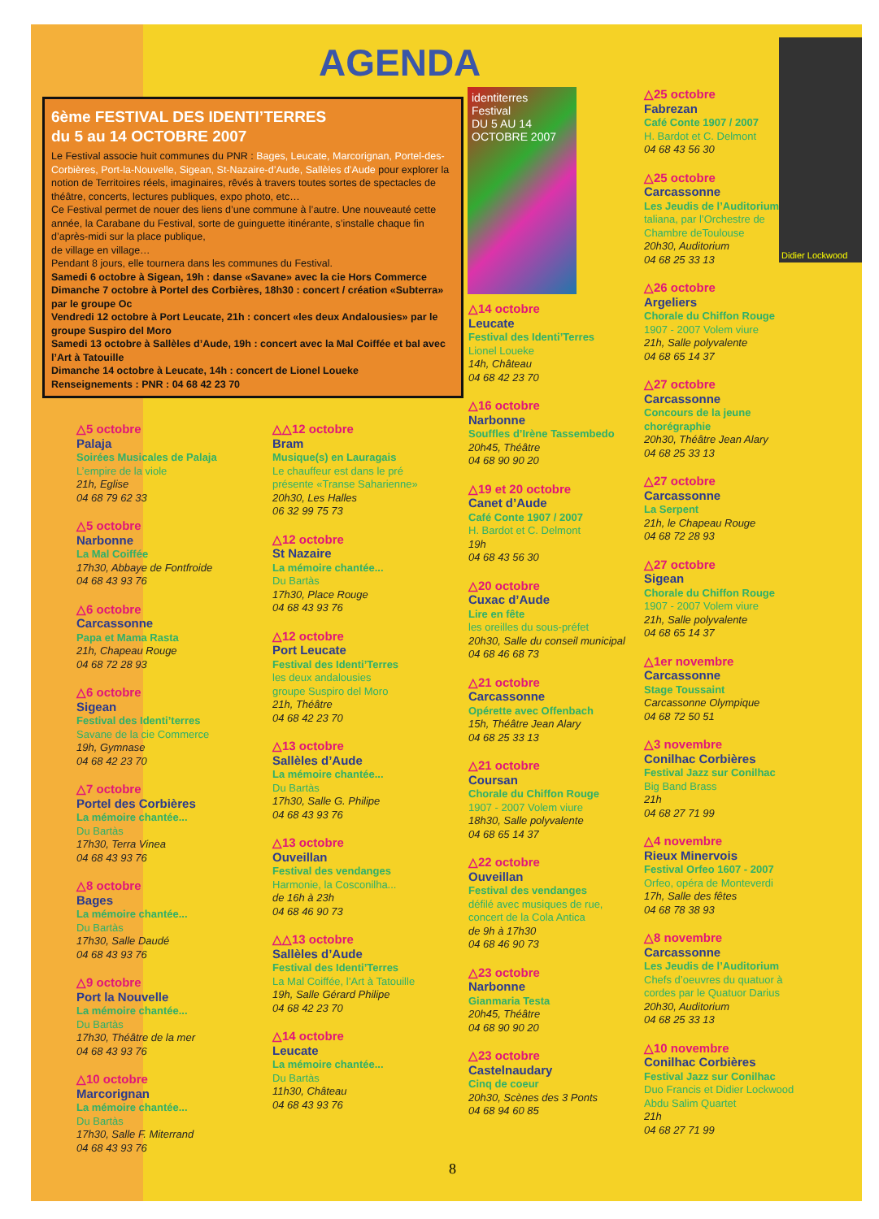AGENDA
6ème FESTIVAL DES IDENTI’TERRES
du 5 au 14 OCTOBRE 2007
Le Festival associe huit communes du PNR : Bages, Leucate, Marcorignan, Portel-des-Corbières, Port-la-Nouvelle, Sigean, St-Nazaire-d’Aude, Sallèles d’Aude pour explorer la notion de Territoires réels, imaginaires, rêvés à travers toutes sortes de spectacles de théâtre, concerts, lectures publiques, expo photo, etc…
Ce Festival permet de nouer des liens d’une commune à l’autre. Une nouveauté cette année, la Carabane du Festival, sorte de guinguette itinérante, s’installe chaque fin d’après-midi sur la place publique,
de village en village…
Pendant 8 jours, elle tournera dans les communes du Festival.
Samedi 6 octobre à Sigean, 19h : danse «Savane» avec la cie Hors Commerce
Dimanche 7 octobre à Portel des Corbières, 18h30 : concert / création «Subterra» par le groupe Oc
Vendredi 12 octobre à Port Leucate, 21h : concert «les deux Andalousies» par le groupe Suspiro del Moro
Samedi 13 octobre à Sallèles d’Aude, 19h : concert avec la Mal Coiffée et bal avec l’Art à Tatouille
Dimanche 14 octobre à Leucate, 14h : concert de Lionel Loueke
Renseignements : PNR : 04 68 42 23 70
identiterres
Festival
DU 5 AU 14 OCTOBRE 2007
Didier Lockwood
△5 octobre
Palaja
Soirées Musicales de Palaja
L’empire de la viole
21h, Eglise
04 68 79 62 33
△5 octobre
Narbonne
La Mal Coiffée
17h30, Abbaye de Fontfroide
04 68 43 93 76
△6 octobre
Carcassonne
Papa et Mama Rasta
21h, Chapeau Rouge
04 68 72 28 93
△6 octobre
Sigean
Festival des Identi’terres
Savane de la cie Commerce
19h, Gymnase
04 68 42 23 70
△7 octobre
Portel des Corbières
La mémoire chantée...
Du Bartàs
17h30, Terra Vinea
04 68 43 93 76
△8 octobre
Bages
La mémoire chantée...
Du Bartàs
17h30, Salle Daudé
04 68 43 93 76
△9 octobre
Port la Nouvelle
La mémoire chantée...
Du Bartàs
17h30, Théâtre de la mer
04 68 43 93 76
△10 octobre
Marcorignan
La mémoire chantée...
Du Bartàs
17h30, Salle F. Miterrand
04 68 43 93 76
△△12 octobre
Bram
Musique(s) en Lauragais
Le chauffeur est dans le pré présente «Transe Saharienne»
20h30, Les Halles
06 32 99 75 73
△12 octobre
St Nazaire
La mémoire chantée...
Du Bartàs
17h30, Place Rouge
04 68 43 93 76
△12 octobre
Port Leucate
Festival des Identi’Terres
les deux andalousies
groupe Suspiro del Moro
21h, Théâtre
04 68 42 23 70
△13 octobre
Sallèles d’Aude
La mémoire chantée...
Du Bartàs
17h30, Salle G. Philipe
04 68 43 93 76
△13 octobre
Ouveillan
Festival des vendanges
Harmonie, la Cosconilha...
de 16h à 23h
04 68 46 90 73
△△13 octobre
Sallèles d’Aude
Festival des Identi’Terres
La Mal Coiffée, l’Art à Tatouille
19h, Salle Gérard Philipe
04 68 42 23 70
△14 octobre
Leucate
La mémoire chantée...
Du Bartàs
11h30, Château
04 68 43 93 76
△14 octobre
Leucate
Festival des Identi’Terres
Lionel Loueke
14h, Château
04 68 42 23 70
△16 octobre
Narbonne
Souffles d’Irène Tassembedo
20h45, Théâtre
04 68 90 90 20
△19 et 20 octobre
Canet d’Aude
Café Conte 1907 / 2007
H. Bardot et C. Delmont
19h
04 68 43 56 30
△20 octobre
Cuxac d’Aude
Lire en fête
les oreilles du sous-préfet
20h30, Salle du conseil municipal
04 68 46 68 73
△21 octobre
Carcassonne
Opérette avec Offenbach
15h, Théâtre Jean Alary
04 68 25 33 13
△21 octobre
Coursan
Chorale du Chiffon Rouge
1907 - 2007 Volem viure
18h30, Salle polyvalente
04 68 65 14 37
△22 octobre
Ouveillan
Festival des vendanges
défilé avec musiques de rue, concert de la Cola Antica
de 9h à 17h30
04 68 46 90 73
△23 octobre
Narbonne
Gianmaria Testa
20h45, Théâtre
04 68 90 90 20
△23 octobre
Castelnaudary
Cinq de coeur
20h30, Scènes des 3 Ponts
04 68 94 60 85
△25 octobre
Fabrezan
Café Conte 1907 / 2007
H. Bardot et C. Delmont
04 68 43 56 30
△25 octobre
Carcassonne
Les Jeudis de l’Auditorium
taliana, par l’Orchestre de Chambre deToulouse
20h30, Auditorium
04 68 25 33 13
△26 octobre
Argeliers
Chorale du Chiffon Rouge
1907 - 2007 Volem viure
21h, Salle polyvalente
04 68 65 14 37
△27 octobre
Carcassonne
Concours de la jeune chorégraphie
20h30, Théâtre Jean Alary
04 68 25 33 13
△27 octobre
Carcassonne
La Serpent
21h, le Chapeau Rouge
04 68 72 28 93
△27 octobre
Sigean
Chorale du Chiffon Rouge
1907 - 2007 Volem viure
21h, Salle polyvalente
04 68 65 14 37
△1er novembre
Carcassonne
Stage Toussaint
Carcassonne Olympique
04 68 72 50 51
△3 novembre
Conilhac Corbières
Festival Jazz sur Conilhac
Big Band Brass
21h
04 68 27 71 99
△4 novembre
Rieux Minervois
Festival Orfeo 1607 - 2007
Orfeo, opéra de Monteverdi
17h, Salle des fêtes
04 68 78 38 93
△8 novembre
Carcassonne
Les Jeudis de l’Auditorium
Chefs d’oeuvres du quatuor à cordes par le Quatuor Darius
20h30, Auditorium
04 68 25 33 13
△10 novembre
Conilhac Corbières
Festival Jazz sur Conilhac
Duo Francis et Didier Lockwood
Abdu Salim Quartet
21h
04 68 27 71 99
8